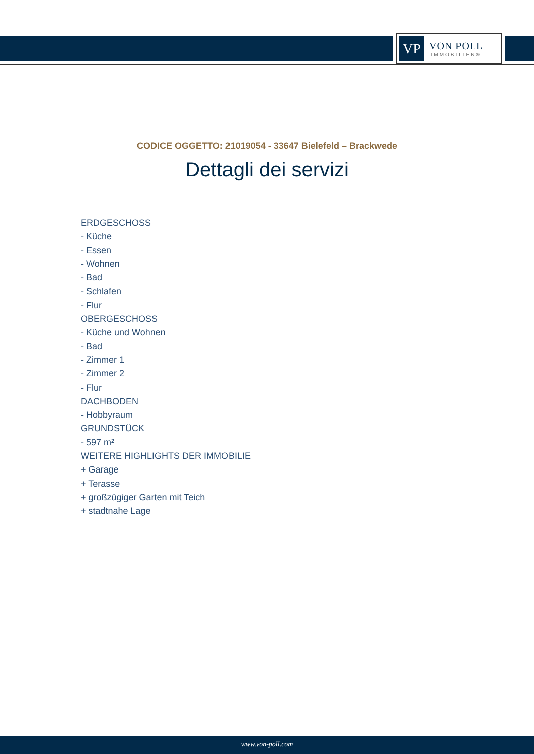VP
VON POLL
IMMOBILIEN®
CODICE OGGETTO: 21019054 - 33647 Bielefeld – Brackwede
Dettagli dei servizi
ERDGESCHOSS
- Küche
- Essen
- Wohnen
- Bad
- Schlafen
- Flur
OBERGESCHOSS
- Küche und Wohnen
- Bad
- Zimmer 1
- Zimmer 2
- Flur
DACHBODEN
- Hobbyraum
GRUNDSTÜCK
- 597 m²
WEITERE HIGHLIGHTS DER IMMOBILIE
+ Garage
+ Terasse
+ großzügiger Garten mit Teich
+ stadtnahe Lage
www.von-poll.com